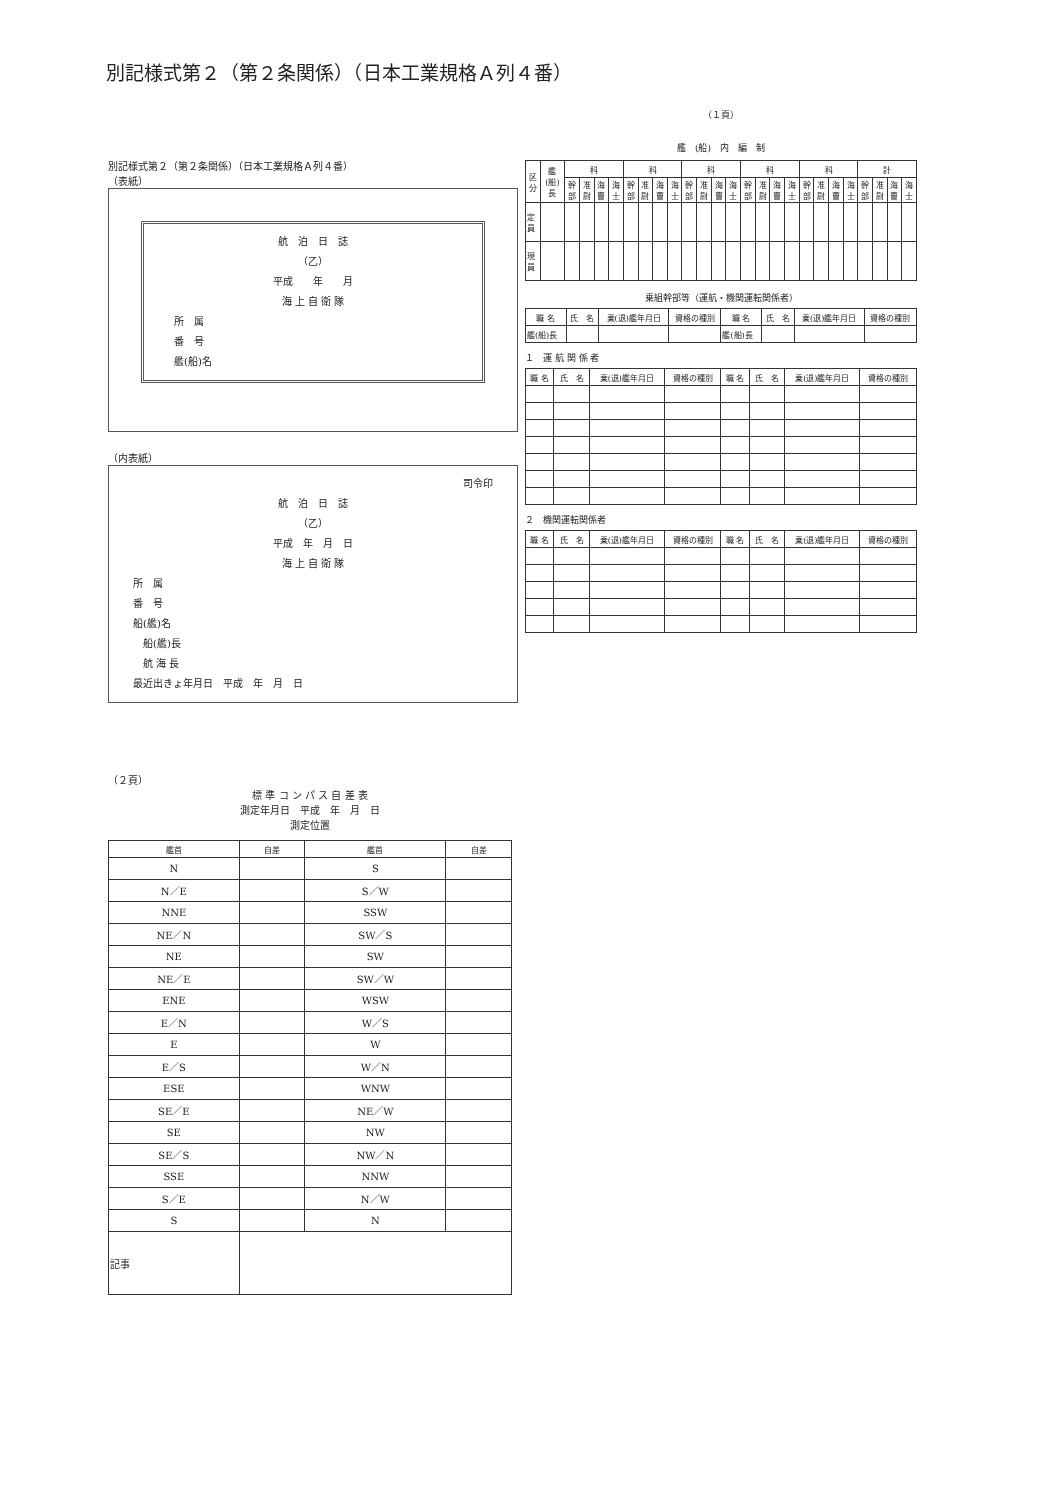別記様式第２（第２条関係）（日本工業規格Ａ列４番）
別記様式第２（第２条関係）（日本工業規格Ａ列４番）
（表紙）
航　泊　日　誌
（乙）
平成　　年　　月
海 上 自 衛 隊
所　属
番　号
艦(船)名
（内表紙）
司令印
航　泊　日　誌
（乙）
平成　年　月　日
海 上 自 衛 隊
所　属
番　号
船(艦)名
　船(艦)長
　航 海 長
最近出きょ年月日　平成　年　月　日
（１頁）
艦　(船)　内　編　制
| 区分 | 艦(船)長 | 科 | | | | 科 | | | | 科 | | | | 科 | | | | 科 | | | | 計 | | | |
| --- | --- | --- | --- | --- | --- | --- | --- | --- | --- | --- | --- | --- | --- | --- | --- | --- | --- | --- | --- | --- | --- | --- | --- | --- | --- |
| | | 幹部 | 准尉 | 海曹 | 海士 | 幹部 | 准尉 | 海曹 | 海士 | 幹部 | 准尉 | 海曹 | 海士 | 幹部 | 准尉 | 海曹 | 海士 | 幹部 | 准尉 | 海曹 | 海士 | 幹部 | 准尉 | 海曹 | 海士 |
| 定員 | | | | | | | | | | | | | | | | | | | | | | | | | |
| 現員 | | | | | | | | | | | | | | | | | | | | | | | | | |
乗組幹部等（運航・機関運転関係者）
| 職 名 | 氏 名 | 乗(退)艦年月日 | 資格の種別 | 職 名 | 氏 名 | 乗(退)艦年月日 | 資格の種別 |
| --- | --- | --- | --- | --- | --- | --- | --- |
| 艦(船)長 | | | | 艦(船)長 | | | |
１　運 航 関 係 者
| 職 名 | 氏 名 | 乗(退)艦年月日 | 資格の種別 | 職 名 | 氏 名 | 乗(退)艦年月日 | 資格の種別 |
| --- | --- | --- | --- | --- | --- | --- | --- |
２　機関運転関係者
| 職 名 | 氏 名 | 乗(退)艦年月日 | 資格の種別 | 職 名 | 氏 名 | 乗(退)艦年月日 | 資格の種別 |
| --- | --- | --- | --- | --- | --- | --- | --- |
（２頁）
標 準 コ ン パ ス 自 差 表
測定年月日　平成　年　月　日
測定位置
| 艦首 | 自差 | 艦首 | 自差 |
| --- | --- | --- | --- |
| N | | S | |
| N／E | | S／W | |
| NNE | | SSW | |
| NE／N | | SW／S | |
| NE | | SW | |
| NE／E | | SW／W | |
| ENE | | WSW | |
| E／N | | W／S | |
| E | | W | |
| E／S | | W／N | |
| ESE | | WNW | |
| SE／E | | NE／W | |
| SE | | NW | |
| SE／S | | NW／N | |
| SSE | | NNW | |
| S／E | | N／W | |
| S | | N | |
| 記事 | | | |